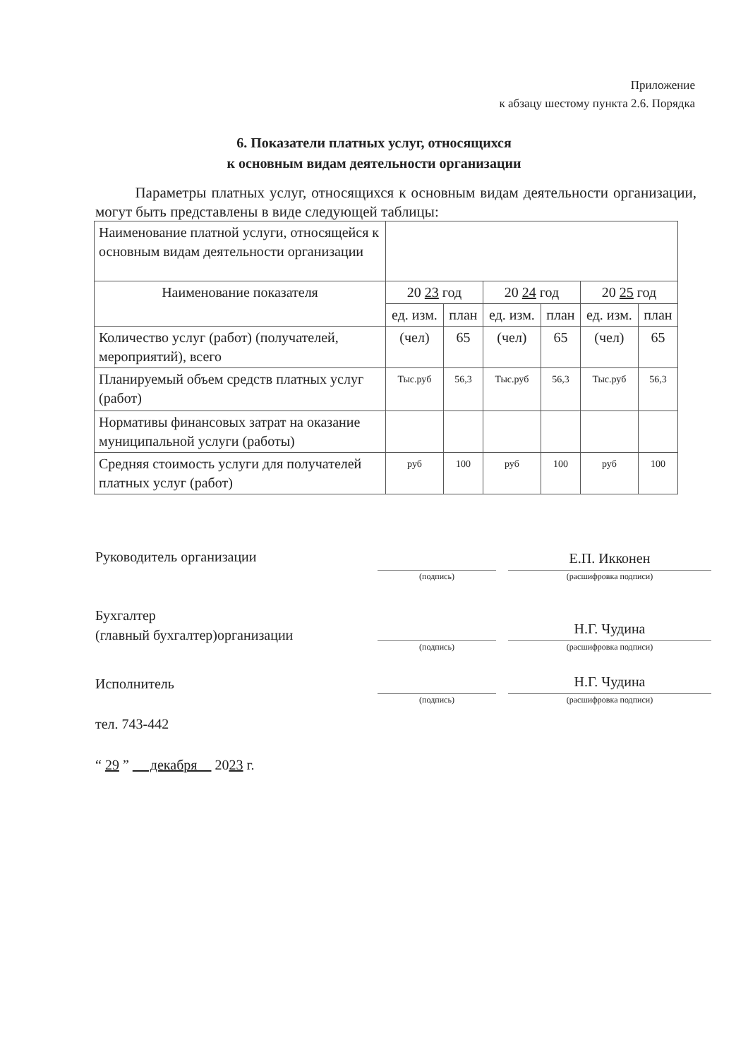Приложение
к абзацу шестому пункта 2.6. Порядка
6. Показатели платных услуг, относящихся
к основным видам деятельности организации
Параметры платных услуг, относящихся к основным видам деятельности организации, могут быть представлены в виде следующей таблицы:
| Наименование платной услуги, относящейся к основным видам деятельности организации | | | | | | |
| Наименование показателя | 20 23 год | | 20 24 год | | 20 25 год | |
| | ед. изм. | план | ед. изм. | план | ед. изм. | план |
| Количество услуг (работ) (получателей, мероприятий), всего | (чел) | 65 | (чел) | 65 | (чел) | 65 |
| Планируемый объем средств платных услуг (работ) | Тыс.руб | 56,3 | Тыс.руб | 56,3 | Тыс.руб | 56,3 |
| Нормативы финансовых затрат на оказание муниципальной услуги (работы) | | | | | | |
| Средняя стоимость услуги для получателей платных услуг (работ) | руб | 100 | руб | 100 | руб | 100 |
Руководитель организации
(подпись)
Е.П. Икконен
(расшифровка подписи)
Бухгалтер
(главный бухгалтер)организации
(подпись)
Н.Г. Чудина
(расшифровка подписи)
Исполнитель
(подпись)
Н.Г. Чудина
(расшифровка подписи)
тел. 743-442
“ 29 ” декабря 2023 г.